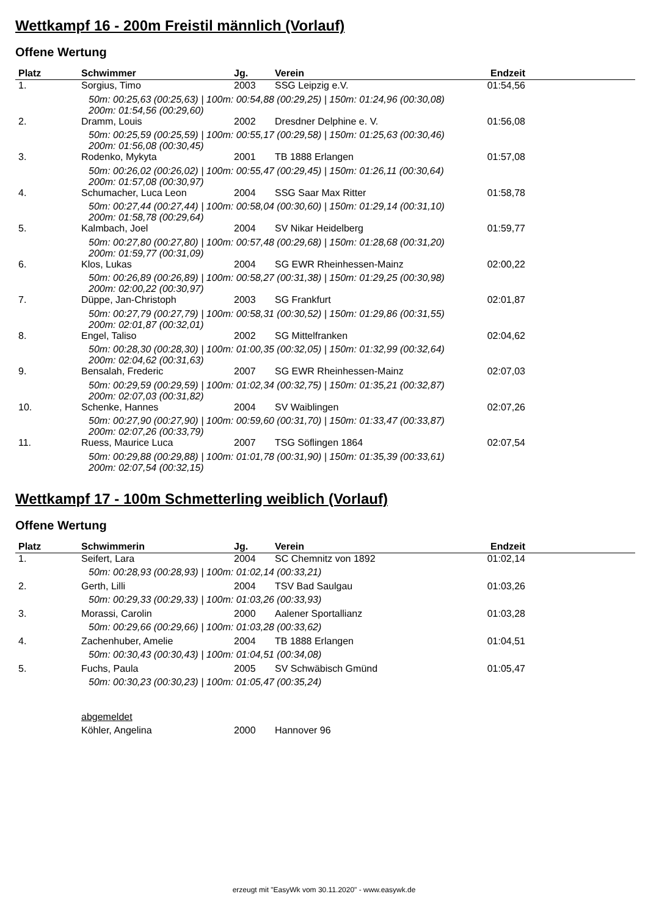Wettkampf 16 - 200m Freistil männlich (Vorlauf)
Offene Wertung
| Platz | Schwimmer | Jg. | Verein | Endzeit | |
| --- | --- | --- | --- | --- | --- |
| 1. | Sorgius, Timo | 2003 | SSG Leipzig e.V. | 01:54,56 | |
| | 50m: 00:25,63 (00:25,63) / 100m: 00:54,88 (00:29,25) / 150m: 01:24,96 (00:30,08) 200m: 01:54,56 (00:29,60) | | | | |
| 2. | Dramm, Louis | 2002 | Dresdner Delphine e. V. | 01:56,08 | |
| | 50m: 00:25,59 (00:25,59) / 100m: 00:55,17 (00:29,58) / 150m: 01:25,63 (00:30,46) 200m: 01:56,08 (00:30,45) | | | | |
| 3. | Rodenko, Mykyta | 2001 | TB 1888 Erlangen | 01:57,08 | |
| | 50m: 00:26,02 (00:26,02) / 100m: 00:55,47 (00:29,45) / 150m: 01:26,11 (00:30,64) 200m: 01:57,08 (00:30,97) | | | | |
| 4. | Schumacher, Luca Leon | 2004 | SSG Saar Max Ritter | 01:58,78 | |
| | 50m: 00:27,44 (00:27,44) / 100m: 00:58,04 (00:30,60) / 150m: 01:29,14 (00:31,10) 200m: 01:58,78 (00:29,64) | | | | |
| 5. | Kalmbach, Joel | 2004 | SV Nikar Heidelberg | 01:59,77 | |
| | 50m: 00:27,80 (00:27,80) / 100m: 00:57,48 (00:29,68) / 150m: 01:28,68 (00:31,20) 200m: 01:59,77 (00:31,09) | | | | |
| 6. | Klos, Lukas | 2004 | SG EWR Rheinhessen-Mainz | 02:00,22 | |
| | 50m: 00:26,89 (00:26,89) / 100m: 00:58,27 (00:31,38) / 150m: 01:29,25 (00:30,98) 200m: 02:00,22 (00:30,97) | | | | |
| 7. | Düppe, Jan-Christoph | 2003 | SG Frankfurt | 02:01,87 | |
| | 50m: 00:27,79 (00:27,79) / 100m: 00:58,31 (00:30,52) / 150m: 01:29,86 (00:31,55) 200m: 02:01,87 (00:32,01) | | | | |
| 8. | Engel, Taliso | 2002 | SG Mittelfranken | 02:04,62 | |
| | 50m: 00:28,30 (00:28,30) / 100m: 01:00,35 (00:32,05) / 150m: 01:32,99 (00:32,64) 200m: 02:04,62 (00:31,63) | | | | |
| 9. | Bensalah, Frederic | 2007 | SG EWR Rheinhessen-Mainz | 02:07,03 | |
| | 50m: 00:29,59 (00:29,59) / 100m: 01:02,34 (00:32,75) / 150m: 01:35,21 (00:32,87) 200m: 02:07,03 (00:31,82) | | | | |
| 10. | Schenke, Hannes | 2004 | SV Waiblingen | 02:07,26 | |
| | 50m: 00:27,90 (00:27,90) / 100m: 00:59,60 (00:31,70) / 150m: 01:33,47 (00:33,87) 200m: 02:07,26 (00:33,79) | | | | |
| 11. | Ruess, Maurice Luca | 2007 | TSG Söflingen 1864 | 02:07,54 | |
| | 50m: 00:29,88 (00:29,88) / 100m: 01:01,78 (00:31,90) / 150m: 01:35,39 (00:33,61) 200m: 02:07,54 (00:32,15) | | | | |
Wettkampf 17 - 100m Schmetterling weiblich (Vorlauf)
Offene Wertung
| Platz | Schwimmerin | Jg. | Verein | Endzeit | |
| --- | --- | --- | --- | --- | --- |
| 1. | Seifert, Lara | 2004 | SC Chemnitz von 1892 | 01:02,14 | |
| | 50m: 00:28,93 (00:28,93) / 100m: 01:02,14 (00:33,21) | | | | |
| 2. | Gerth, Lilli | 2004 | TSV Bad Saulgau | 01:03,26 | |
| | 50m: 00:29,33 (00:29,33) / 100m: 01:03,26 (00:33,93) | | | | |
| 3. | Morassi, Carolin | 2000 | Aalener Sportallianz | 01:03,28 | |
| | 50m: 00:29,66 (00:29,66) / 100m: 01:03,28 (00:33,62) | | | | |
| 4. | Zachenhuber, Amelie | 2004 | TB 1888 Erlangen | 01:04,51 | |
| | 50m: 00:30,43 (00:30,43) / 100m: 01:04,51 (00:34,08) | | | | |
| 5. | Fuchs, Paula | 2005 | SV Schwäbisch Gmünd | 01:05,47 | |
| | 50m: 00:30,23 (00:30,23) / 100m: 01:05,47 (00:35,24) | | | | |
| | abgemeldet | | | | |
| | Köhler, Angelina | 2000 | Hannover 96 | | |
erzeugt mit "EasyWk vom 30.11.2020" - www.easywk.de